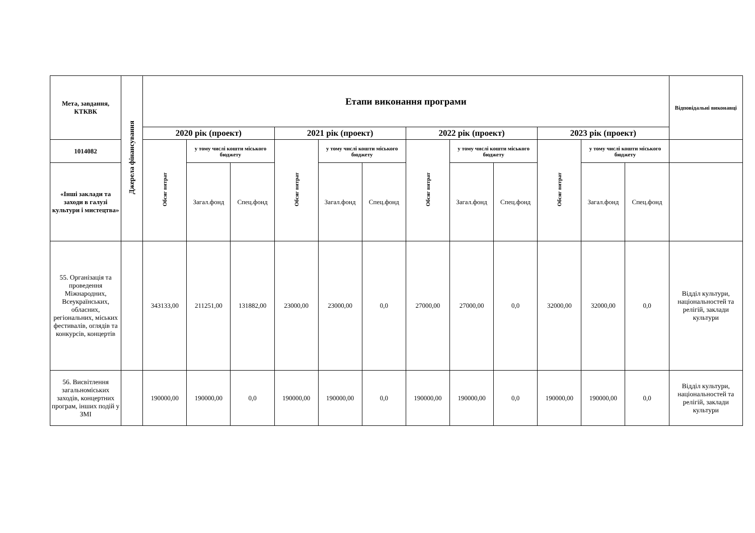| Мета, завдання, КТКВК | Джерела фінансування | Етапи виконання програми | | | | | | | | | | | | Відповідальні виконавці |
| --- | --- | --- | --- | --- | --- | --- | --- | --- | --- | --- | --- | --- | --- | --- |
| | | 2020 рік (проект) | | | 2021 рік (проект) | | | 2022 рік (проект) | | | 2023 рік (проект) | | | |
| 1014082 | | Обсяг витрат | у тому числі кошти міського бюджету | | Обсяг витрат | у тому числі кошти міського бюджету | | Обсяг витрат | у тому числі кошти міського бюджету | | Обсяг витрат | у тому числі кошти міського бюджету | | |
| «Інші заклади та заходи в галузі культури і мистецтва» | | | Загал.фонд | Спец.фонд | | Загал.фонд | Спец.фонд | | Загал.фонд | Спец.фонд | | Загал.фонд | Спец.фонд | |
| 55. Організація та проведення Міжнародних, Всеукраїнських, обласних, регіональних, міських фестивалів, оглядів та конкурсів, концертів | | 343133,00 | 211251,00 | 131882,00 | 23000,00 | 23000,00 | 0,0 | 27000,00 | 27000,00 | 0,0 | 32000,00 | 32000,00 | 0,0 | Відділ культури, національностей та релігій, заклади культури |
| 56. Висвітлення загальноміських заходів, концертних програм, інших подій у ЗМІ | | 190000,00 | 190000,00 | 0,0 | 190000,00 | 190000,00 | 0,0 | 190000,00 | 190000,00 | 0,0 | 190000,00 | 190000,00 | 0,0 | Відділ культури, національностей та релігій, заклади культури |